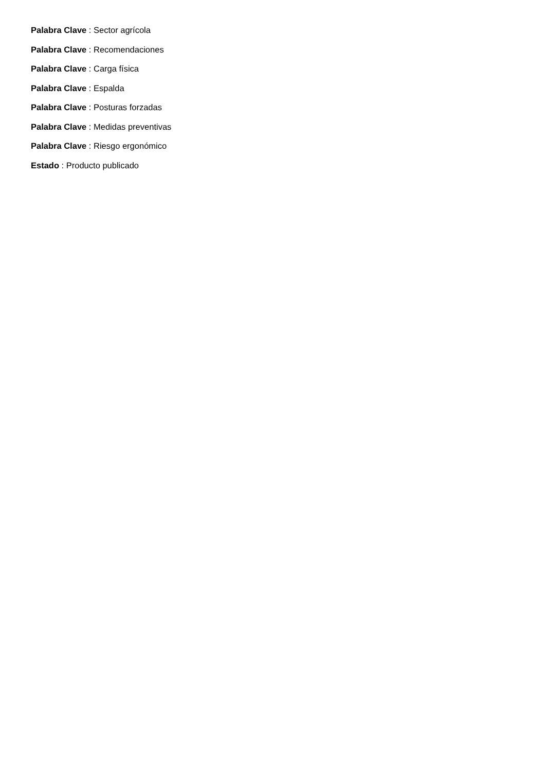Palabra Clave : Sector agrícola
Palabra Clave : Recomendaciones
Palabra Clave : Carga física
Palabra Clave : Espalda
Palabra Clave : Posturas forzadas
Palabra Clave : Medidas preventivas
Palabra Clave : Riesgo ergonómico
Estado : Producto publicado